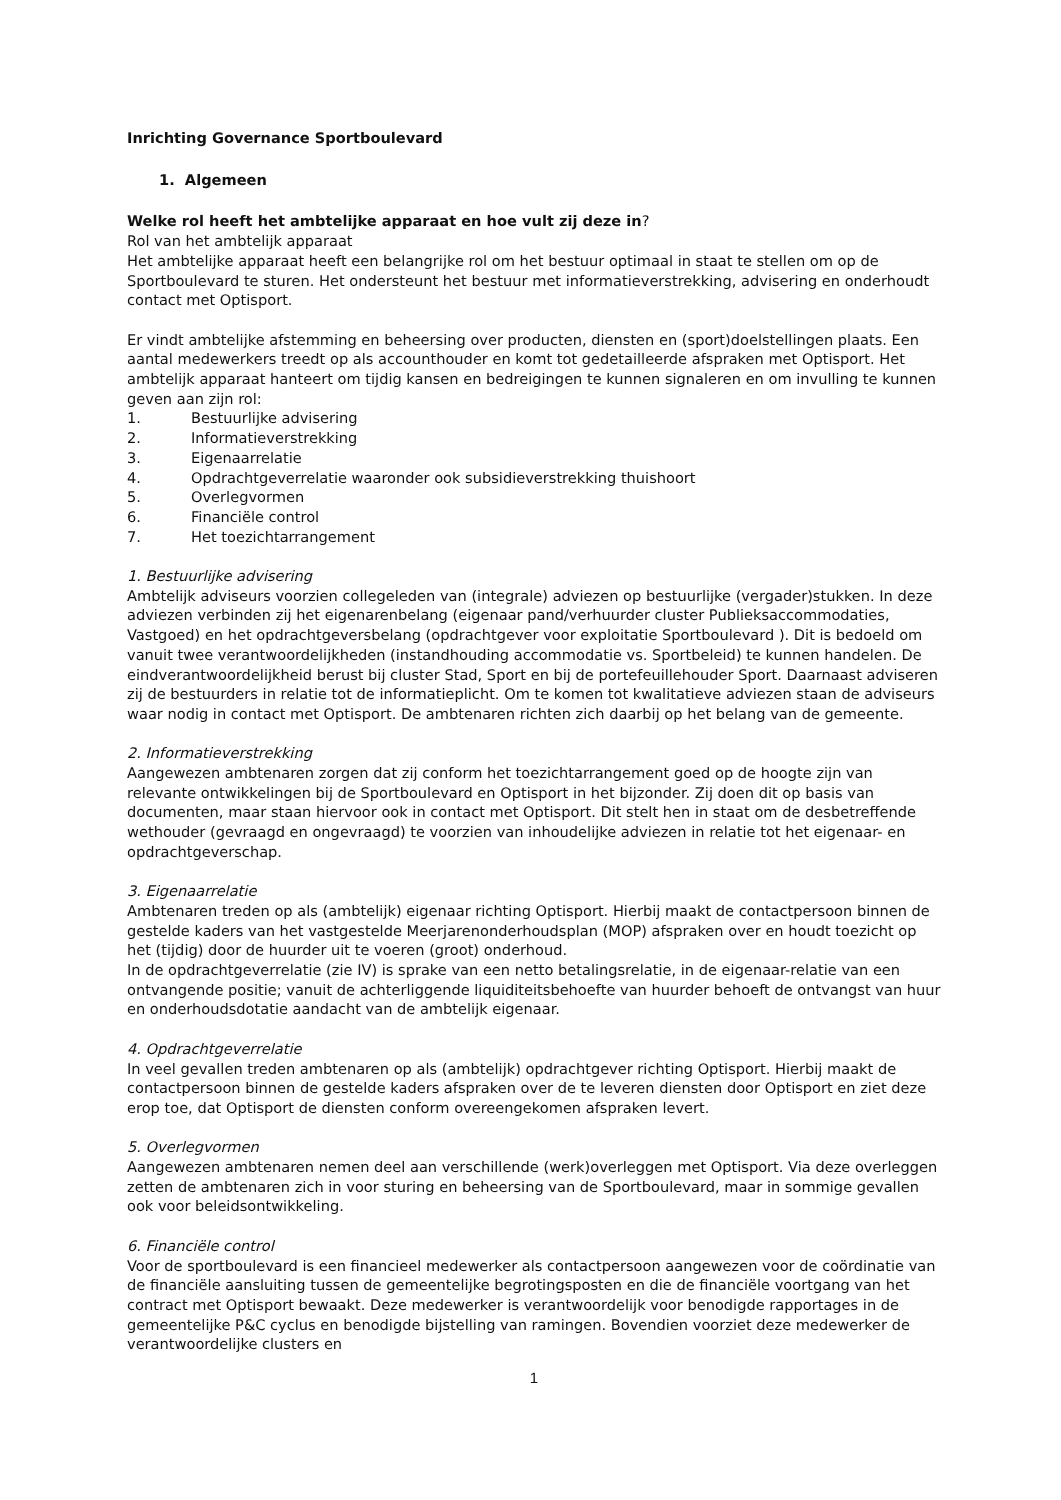Inrichting Governance Sportboulevard
1. Algemeen
Welke rol heeft het ambtelijke apparaat en hoe vult zij deze in?
Rol van het ambtelijk apparaat
Het ambtelijke apparaat heeft een belangrijke rol om het bestuur optimaal in staat te stellen om op de Sportboulevard te sturen. Het ondersteunt het bestuur met informatieverstrekking, advisering en onderhoudt contact met Optisport.
Er vindt ambtelijke afstemming en beheersing over producten, diensten en (sport)doelstellingen plaats. Een aantal medewerkers treedt op als accounthouder en komt tot gedetailleerde afspraken met Optisport. Het ambtelijk apparaat hanteert om tijdig kansen en bedreigingen te kunnen signaleren en om invulling te kunnen geven aan zijn rol:
1. Bestuurlijke advisering
2. Informatieverstrekking
3. Eigenaarrelatie
4. Opdrachtgeverrelatie waaronder ook subsidieverstrekking thuishoort
5. Overlegvormen
6. Financiële control
7. Het toezichtarrangement
1. Bestuurlijke advisering
Ambtelijk adviseurs voorzien collegeleden van (integrale) adviezen op bestuurlijke (vergader)stukken. In deze adviezen verbinden zij het eigenarenbelang (eigenaar pand/verhuurder cluster Publieksaccommodaties, Vastgoed) en het opdrachtgeversbelang (opdrachtgever voor exploitatie Sportboulevard ). Dit is bedoeld om vanuit twee verantwoordelijkheden (instandhouding accommodatie vs. Sportbeleid) te kunnen handelen. De eindverantwoordelijkheid berust bij cluster Stad, Sport en bij de portefeuillehouder Sport. Daarnaast adviseren zij de bestuurders in relatie tot de informatieplicht. Om te komen tot kwalitatieve adviezen staan de adviseurs waar nodig in contact met Optisport. De ambtenaren richten zich daarbij op het belang van de gemeente.
2. Informatieverstrekking
Aangewezen ambtenaren zorgen dat zij conform het toezichtarrangement goed op de hoogte zijn van relevante ontwikkelingen bij de Sportboulevard en Optisport in het bijzonder. Zij doen dit op basis van documenten, maar staan hiervoor ook in contact met Optisport. Dit stelt hen in staat om de desbetreffende wethouder (gevraagd en ongevraagd) te voorzien van inhoudelijke adviezen in relatie tot het eigenaar- en opdrachtgeverschap.
3. Eigenaarrelatie
Ambtenaren treden op als (ambtelijk) eigenaar richting Optisport. Hierbij maakt de contactpersoon binnen de gestelde kaders van het vastgestelde Meerjarenonderhoudsplan (MOP) afspraken over en houdt toezicht op het (tijdig) door de huurder uit te voeren (groot) onderhoud.
In de opdrachtgeverrelatie (zie IV) is sprake van een netto betalingsrelatie, in de eigenaar-relatie van een ontvangende positie; vanuit de achterliggende liquiditeitsbehoefte van huurder behoeft de ontvangst van huur en onderhoudsdotatie aandacht van de ambtelijk eigenaar.
4. Opdrachtgeverrelatie
In veel gevallen treden ambtenaren op als (ambtelijk) opdrachtgever richting Optisport. Hierbij maakt de contactpersoon binnen de gestelde kaders afspraken over de te leveren diensten door Optisport en ziet deze erop toe, dat Optisport de diensten conform overeengekomen afspraken levert.
5. Overlegvormen
Aangewezen ambtenaren nemen deel aan verschillende (werk)overleggen met Optisport. Via deze overleggen zetten de ambtenaren zich in voor sturing en beheersing van de Sportboulevard, maar in sommige gevallen ook voor beleidsontwikkeling.
6. Financiële control
Voor de sportboulevard is een financieel medewerker als contactpersoon aangewezen voor de coördinatie van de financiële aansluiting tussen de gemeentelijke begrotingsposten en die de financiële voortgang van het contract met Optisport bewaakt. Deze medewerker is verantwoordelijk voor benodigde rapportages in de gemeentelijke P&C cyclus en benodigde bijstelling van ramingen. Bovendien voorziet deze medewerker de verantwoordelijke clusters en
1